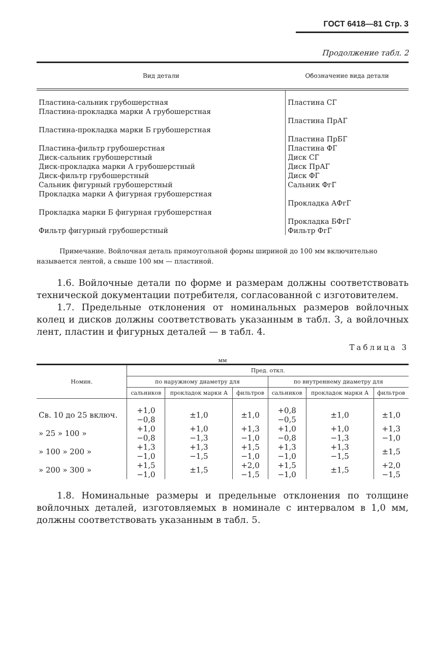ГОСТ 6418—81 Стр. 3
Продолжение табл. 2
| Вид детали | Обозначение вида детали |
| --- | --- |
| Пластина-сальник грубошерстная | Пластина СГ |
| Пластина-прокладка марки А грубошерстная | Пластина ПрАГ |
| Пластина-прокладка марки Б грубошерстная | Пластина ПрБГ |
| Пластина-фильтр грубошерстная | Пластина ФГ |
| Диск-сальник грубошерстный | Диск СГ |
| Диск-прокладка марки А грубошерстный | Диск ПрАГ |
| Диск-фильтр грубошерстный | Диск ФГ |
| Сальник фигурный грубошерстный | Сальник ФгГ |
| Прокладка марки А фигурная грубошерстная | Прокладка АФгГ |
| Прокладка марки Б фигурная грубошерстная | Прокладка БФгГ |
| Фильтр фигурный грубошерстный | Фильтр ФгГ |
Примечание. Войлочная деталь прямоугольной формы шириной до 100 мм включительно называется лентой, а свыше 100 мм — пластиной.
1.6. Войлочные детали по форме и размерам должны соответствовать технической документации потребителя, согласованной с изготовителем.
1.7. Предельные отклонения от номинальных размеров войлочных колец и дисков должны соответствовать указанным в табл. 3, а войлочных лент, пластин и фигурных деталей — в табл. 4.
Таблица 3
мм
| Номин. | Пред. откл. | | | | | |
| --- | --- | --- | --- | --- | --- | --- |
| | по наружному диаметру для | | | по внутреннему диаметру для | | |
| | сальников | прокладок марки А | фильтров | сальников | прокладок марки А | фильтров |
| Св. 10 до 25 включ. | +1,0 −0,8 | ±1,0 | ±1,0 | +0,8 −0,5 | ±1,0 | ±1,0 |
| » 25 » 100 » | +1,0 −0,8 | +1,0 −1,3 | +1,3 −1,0 | +1,0 −0,8 | +1,0 −1,3 | +1,3 −1,0 |
| » 100 » 200 » | +1,3 −1,0 | +1,3 −1,5 | +1,5 −1,0 | +1,3 −1,0 | +1,3 −1,5 | ±1,5 |
| » 200 » 300 » | +1,5 −1,0 | ±1,5 | +2,0 −1,5 | +1,5 −1,0 | ±1,5 | +2,0 −1,5 |
1.8. Номинальные размеры и предельные отклонения по толщине войлочных деталей, изготовляемых в номинале с интервалом в 1,0 мм, должны соответствовать указанным в табл. 5.